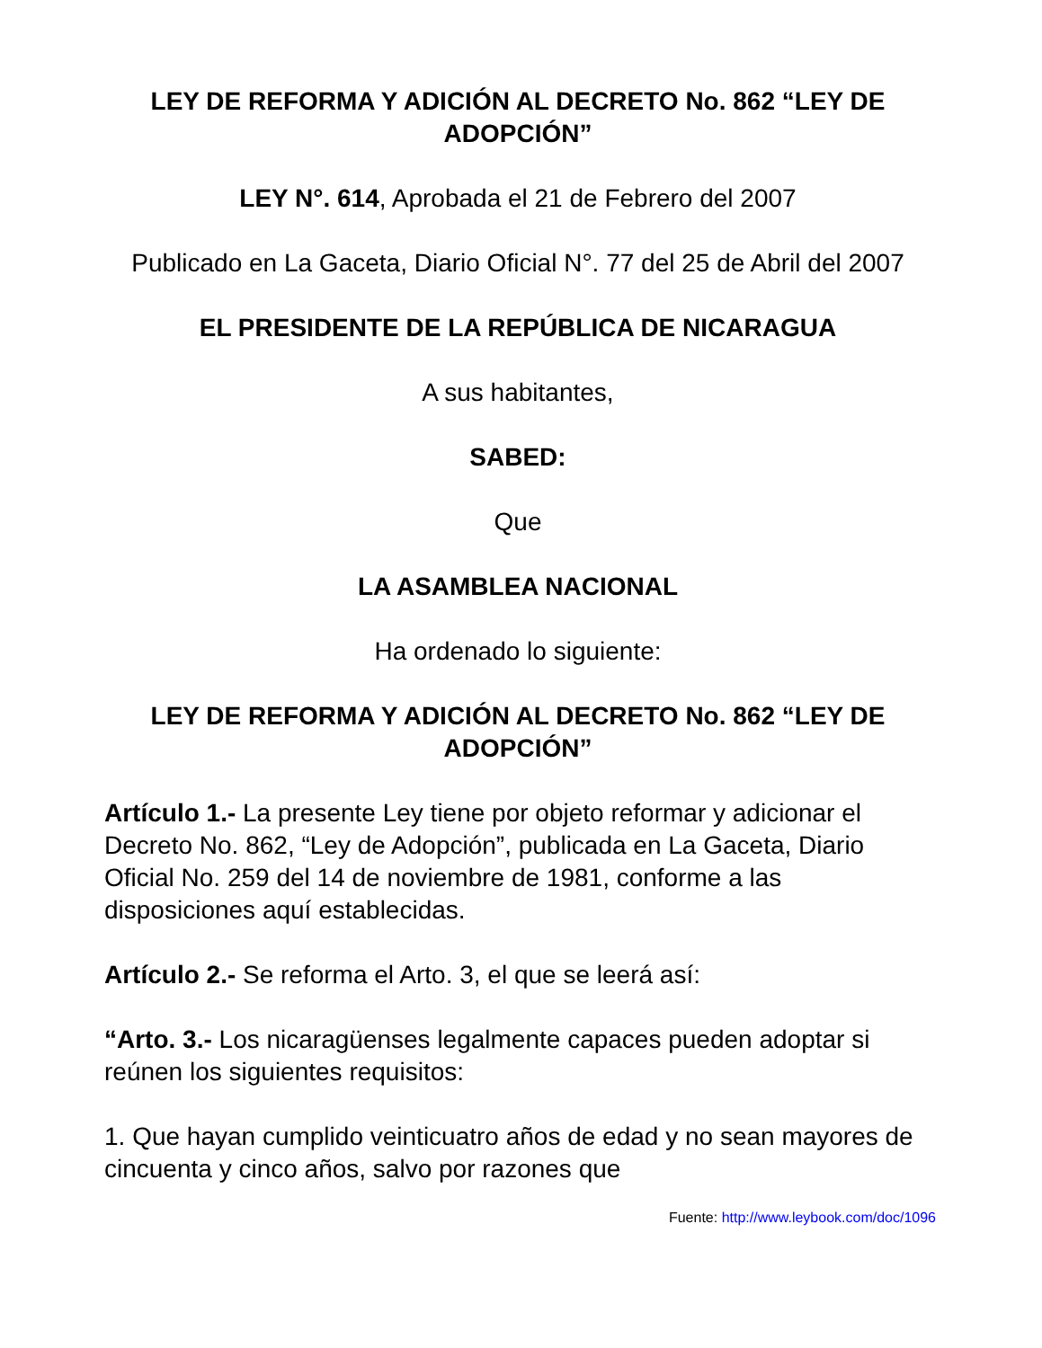LEY DE REFORMA Y ADICIÓN AL DECRETO No. 862 “LEY DE ADOPCIÓN”
LEY N°. 614, Aprobada el 21 de Febrero del 2007
Publicado en La Gaceta, Diario Oficial N°. 77 del 25 de Abril del 2007
EL PRESIDENTE DE LA REPÚBLICA DE NICARAGUA
A sus habitantes,
SABED:
Que
LA ASAMBLEA NACIONAL
Ha ordenado lo siguiente:
LEY DE REFORMA Y ADICIÓN AL DECRETO No. 862 “LEY DE ADOPCIÓN”
Artículo 1.- La presente Ley tiene por objeto reformar y adicionar el Decreto No. 862, “Ley de Adopción”, publicada en La Gaceta, Diario Oficial No. 259 del 14 de noviembre de 1981, conforme a las disposiciones aquí establecidas.
Artículo 2.- Se reforma el Arto. 3, el que se leerá así:
“Arto. 3.- Los nicaragüenses legalmente capaces pueden adoptar si reúnen los siguientes requisitos:
1. Que hayan cumplido veinticuatro años de edad y no sean mayores de cincuenta y cinco años, salvo por razones que
Fuente: http://www.leybook.com/doc/1096